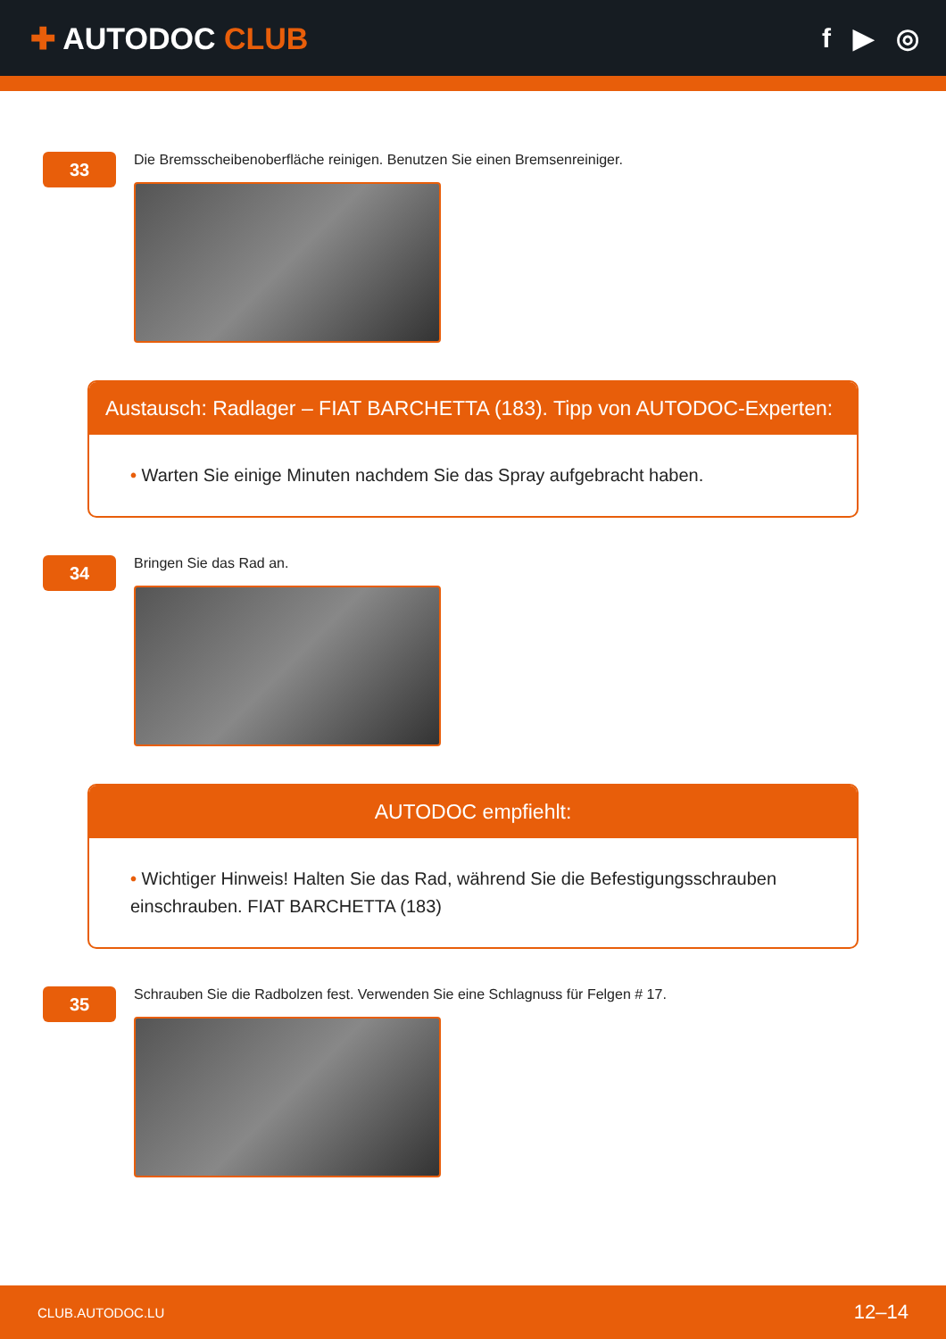✚ AUTODOC CLUB f ▶ ◎
33
Die Bremsscheibenoberfläche reinigen. Benutzen Sie einen Bremsenreiniger.
Austausch: Radlager – FIAT BARCHETTA (183). Tipp von AUTODOC-Experten:
• Warten Sie einige Minuten nachdem Sie das Spray aufgebracht haben.
34
Bringen Sie das Rad an.
AUTODOC empfiehlt:
• Wichtiger Hinweis! Halten Sie das Rad, während Sie die Befestigungsschrauben einschrauben. FIAT BARCHETTA (183)
35
Schrauben Sie die Radbolzen fest. Verwenden Sie eine Schlagnuss für Felgen # 17.
CLUB.AUTODOC.LU 12–14